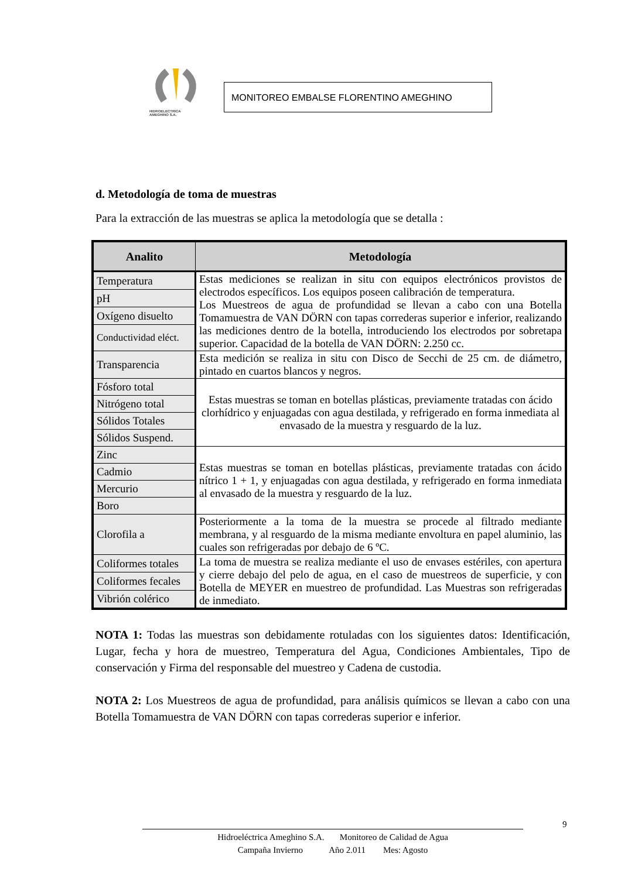HIDROELECTRICA
AMEGHINO S.A.
MONITOREO EMBALSE FLORENTINO AMEGHINO
d. Metodología de toma de muestras
Para la extracción de las muestras se aplica la metodología que se detalla :
| Analito | Metodología |
| --- | --- |
| Temperatura | Estas mediciones se realizan in situ con equipos electrónicos provistos de electrodos específicos. Los equipos poseen calibración de temperatura. Los Muestreos de agua de profundidad se llevan a cabo con una Botella Tomamuestra de VAN DÖRN con tapas correderas superior e inferior, realizando las mediciones dentro de la botella, introduciendo los electrodos por sobretapa superior. Capacidad de la botella de VAN DÖRN: 2.250 cc. |
| pH | |
| Oxígeno disuelto | |
| Conductividad eléct. | |
| Transparencia | Esta medición se realiza in situ con Disco de Secchi de 25 cm. de diámetro, pintado en cuartos blancos y negros. |
| Fósforo total | Estas muestras se toman en botellas plásticas, previamente tratadas con ácido clorhídrico y enjuagadas con agua destilada, y refrigerado en forma inmediata al envasado de la muestra y resguardo de la luz. |
| Nitrógeno total | |
| Sólidos Totales | |
| Sólidos Suspend. | |
| Zinc | Estas muestras se toman en botellas plásticas, previamente tratadas con ácido nítrico 1 + 1, y enjuagadas con agua destilada, y refrigerado en forma inmediata al envasado de la muestra y resguardo de la luz. |
| Cadmio | |
| Mercurio | |
| Boro | |
| Clorofila a | Posteriormente a la toma de la muestra se procede al filtrado mediante membrana, y al resguardo de la misma mediante envoltura en papel aluminio, las cuales son refrigeradas por debajo de 6 ºC. |
| Coliformes totales | La toma de muestra se realiza mediante el uso de envases estériles, con apertura y cierre debajo del pelo de agua, en el caso de muestreos de superficie, y con Botella de MEYER en muestreo de profundidad. Las Muestras son refrigeradas de inmediato. |
| Coliformes fecales | |
| Vibrión colérico | |
NOTA 1: Todas las muestras son debidamente rotuladas con los siguientes datos: Identificación, Lugar, fecha y hora de muestreo, Temperatura del Agua, Condiciones Ambientales, Tipo de conservación y Firma del responsable del muestreo y Cadena de custodia.
NOTA 2: Los Muestreos de agua de profundidad, para análisis químicos se llevan a cabo con una Botella Tomamuestra de VAN DÖRN con tapas correderas superior e inferior.
9
Hidroeléctrica Ameghino S.A. Monitoreo de Calidad de Agua
Campaña Invierno Año 2.011 Mes: Agosto